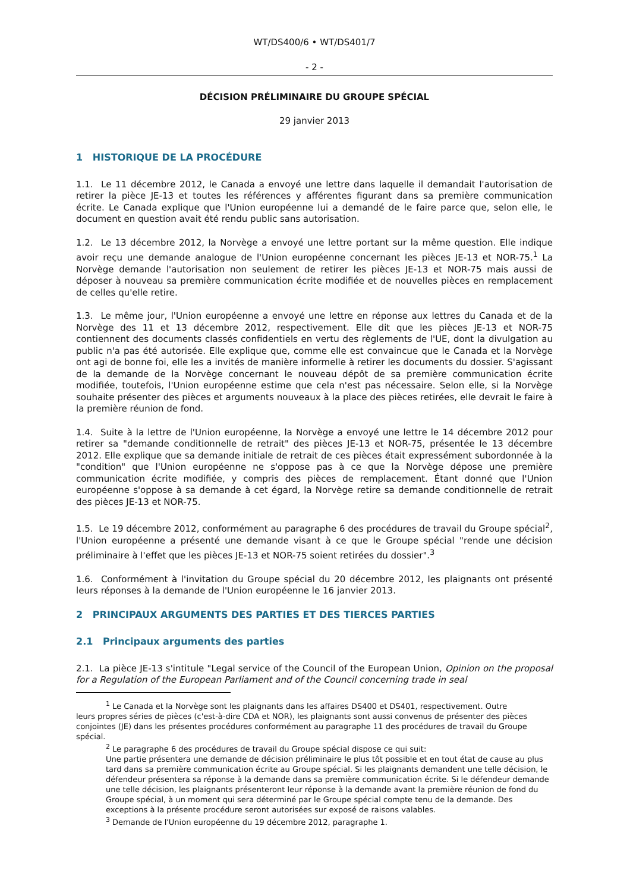WT/DS400/6 • WT/DS401/7
- 2 -
DÉCISION PRÉLIMINAIRE DU GROUPE SPÉCIAL
29 janvier 2013
1 HISTORIQUE DE LA PROCÉDURE
1.1. Le 11 décembre 2012, le Canada a envoyé une lettre dans laquelle il demandait l'autorisation de retirer la pièce JE-13 et toutes les références y afférentes figurant dans sa première communication écrite. Le Canada explique que l'Union européenne lui a demandé de le faire parce que, selon elle, le document en question avait été rendu public sans autorisation.
1.2. Le 13 décembre 2012, la Norvège a envoyé une lettre portant sur la même question. Elle indique avoir reçu une demande analogue de l'Union européenne concernant les pièces JE-13 et NOR-75.<sup>1</sup> La Norvège demande l'autorisation non seulement de retirer les pièces JE-13 et NOR-75 mais aussi de déposer à nouveau sa première communication écrite modifiée et de nouvelles pièces en remplacement de celles qu'elle retire.
1.3. Le même jour, l'Union européenne a envoyé une lettre en réponse aux lettres du Canada et de la Norvège des 11 et 13 décembre 2012, respectivement. Elle dit que les pièces JE-13 et NOR-75 contiennent des documents classés confidentiels en vertu des règlements de l'UE, dont la divulgation au public n'a pas été autorisée. Elle explique que, comme elle est convaincue que le Canada et la Norvège ont agi de bonne foi, elle les a invités de manière informelle à retirer les documents du dossier. S'agissant de la demande de la Norvège concernant le nouveau dépôt de sa première communication écrite modifiée, toutefois, l'Union européenne estime que cela n'est pas nécessaire. Selon elle, si la Norvège souhaite présenter des pièces et arguments nouveaux à la place des pièces retirées, elle devrait le faire à la première réunion de fond.
1.4. Suite à la lettre de l'Union européenne, la Norvège a envoyé une lettre le 14 décembre 2012 pour retirer sa "demande conditionnelle de retrait" des pièces JE-13 et NOR-75, présentée le 13 décembre 2012. Elle explique que sa demande initiale de retrait de ces pièces était expressément subordonnée à la "condition" que l'Union européenne ne s'oppose pas à ce que la Norvège dépose une première communication écrite modifiée, y compris des pièces de remplacement. Étant donné que l'Union européenne s'oppose à sa demande à cet égard, la Norvège retire sa demande conditionnelle de retrait des pièces JE-13 et NOR-75.
1.5. Le 19 décembre 2012, conformément au paragraphe 6 des procédures de travail du Groupe spécial<sup>2</sup>, l'Union européenne a présenté une demande visant à ce que le Groupe spécial "rende une décision préliminaire à l'effet que les pièces JE-13 et NOR-75 soient retirées du dossier".<sup>3</sup>
1.6. Conformément à l'invitation du Groupe spécial du 20 décembre 2012, les plaignants ont présenté leurs réponses à la demande de l'Union européenne le 16 janvier 2013.
2 PRINCIPAUX ARGUMENTS DES PARTIES ET DES TIERCES PARTIES
2.1 Principaux arguments des parties
2.1. La pièce JE-13 s'intitule "Legal service of the Council of the European Union, Opinion on the proposal for a Regulation of the European Parliament and of the Council concerning trade in seal
<sup>1</sup> Le Canada et la Norvège sont les plaignants dans les affaires DS400 et DS401, respectivement. Outre
leurs propres séries de pièces (c'est-à-dire CDA et NOR), les plaignants sont aussi convenus de présenter des pièces conjointes (JE) dans les présentes procédures conformément au paragraphe 11 des procédures de travail du Groupe spécial.
<sup>2</sup> Le paragraphe 6 des procédures de travail du Groupe spécial dispose ce qui suit:
Une partie présentera une demande de décision préliminaire le plus tôt possible et en tout état de cause au plus tard dans sa première communication écrite au Groupe spécial. Si les plaignants demandent une telle décision, le défendeur présentera sa réponse à la demande dans sa première communication écrite. Si le défendeur demande une telle décision, les plaignants présenteront leur réponse à la demande avant la première réunion de fond du Groupe spécial, à un moment qui sera déterminé par le Groupe spécial compte tenu de la demande. Des exceptions à la présente procédure seront autorisées sur exposé de raisons valables.
<sup>3</sup> Demande de l'Union européenne du 19 décembre 2012, paragraphe 1.